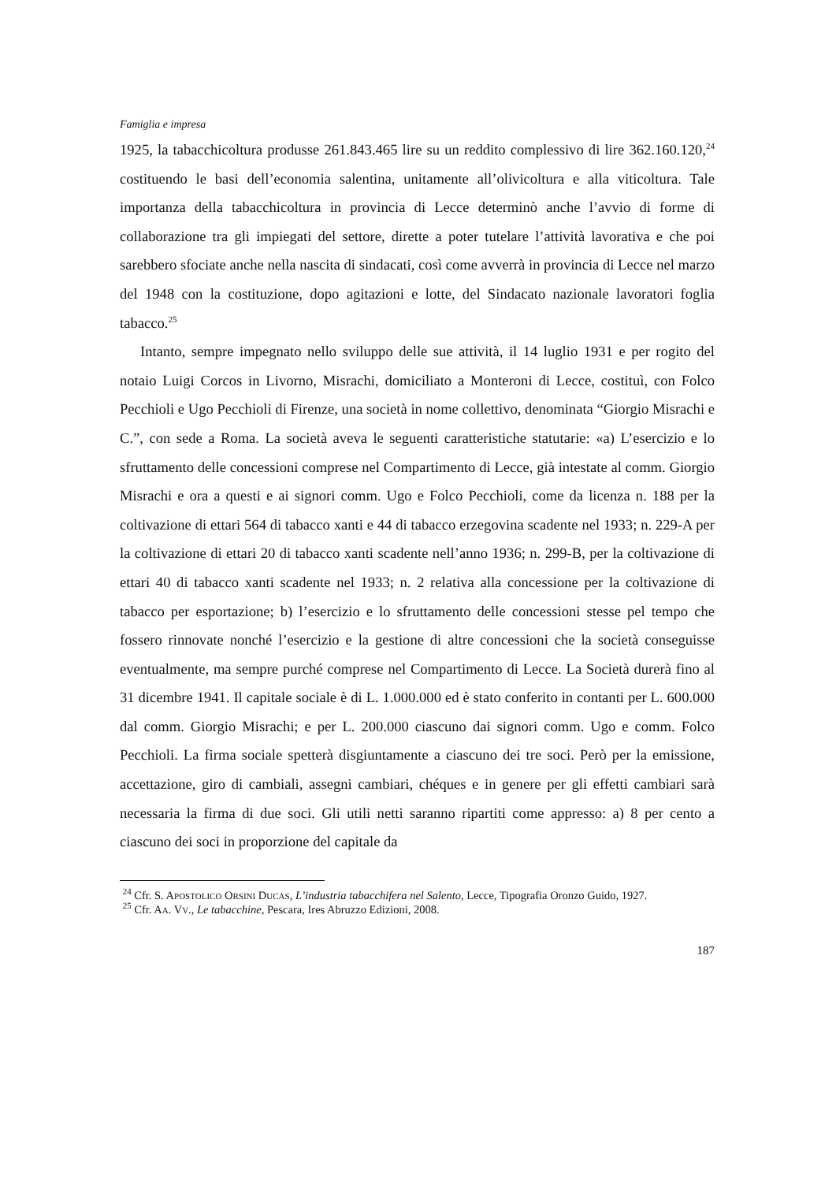Famiglia e impresa
1925, la tabacchicoltura produsse 261.843.465 lire su un reddito complessivo di lire 362.160.120,<sup>24</sup> costituendo le basi dell’economia salentina, unitamente all’olivicoltura e alla viticoltura. Tale importanza della tabacchicoltura in provincia di Lecce determinò anche l’avvio di forme di collaborazione tra gli impiegati del settore, dirette a poter tutelare l’attività lavorativa e che poi sarebbero sfociate anche nella nascita di sindacati, così come avverrà in provincia di Lecce nel marzo del 1948 con la costituzione, dopo agitazioni e lotte, del Sindacato nazionale lavoratori foglia tabacco.<sup>25</sup>
Intanto, sempre impegnato nello sviluppo delle sue attività, il 14 luglio 1931 e per rogito del notaio Luigi Corcos in Livorno, Misrachi, domiciliato a Monteroni di Lecce, costituì, con Folco Pecchioli e Ugo Pecchioli di Firenze, una società in nome collettivo, denominata “Giorgio Misrachi e C.”, con sede a Roma. La società aveva le seguenti caratteristiche statutarie: «a) L’esercizio e lo sfruttamento delle concessioni comprese nel Compartimento di Lecce, già intestate al comm. Giorgio Misrachi e ora a questi e ai signori comm. Ugo e Folco Pecchioli, come da licenza n. 188 per la coltivazione di ettari 564 di tabacco xanti e 44 di tabacco erzegovina scadente nel 1933; n. 229-A per la coltivazione di ettari 20 di tabacco xanti scadente nell’anno 1936; n. 299-B, per la coltivazione di ettari 40 di tabacco xanti scadente nel 1933; n. 2 relativa alla concessione per la coltivazione di tabacco per esportazione; b) l’esercizio e lo sfruttamento delle concessioni stesse pel tempo che fossero rinnovate nonché l’esercizio e la gestione di altre concessioni che la società conseguisse eventualmente, ma sempre purché comprese nel Compartimento di Lecce. La Società durerà fino al 31 dicembre 1941. Il capitale sociale è di L. 1.000.000 ed è stato conferito in contanti per L. 600.000 dal comm. Giorgio Misrachi; e per L. 200.000 ciascuno dai signori comm. Ugo e comm. Folco Pecchioli. La firma sociale spetterà disgiuntamente a ciascuno dei tre soci. Però per la emissione, accettazione, giro di cambiali, assegni cambiari, chéques e in genere per gli effetti cambiari sarà necessaria la firma di due soci. Gli utili netti saranno ripartiti come appresso: a) 8 per cento a ciascuno dei soci in proporzione del capitale da
<sup>24</sup> Cfr. S. APOSTOLICO ORSINI DUCAS, L’industria tabacchifera nel Salento, Lecce, Tipografia Oronzo Guido, 1927.
<sup>25</sup> Cfr. AA. VV., Le tabacchine, Pescara, Ires Abruzzo Edizioni, 2008.
187